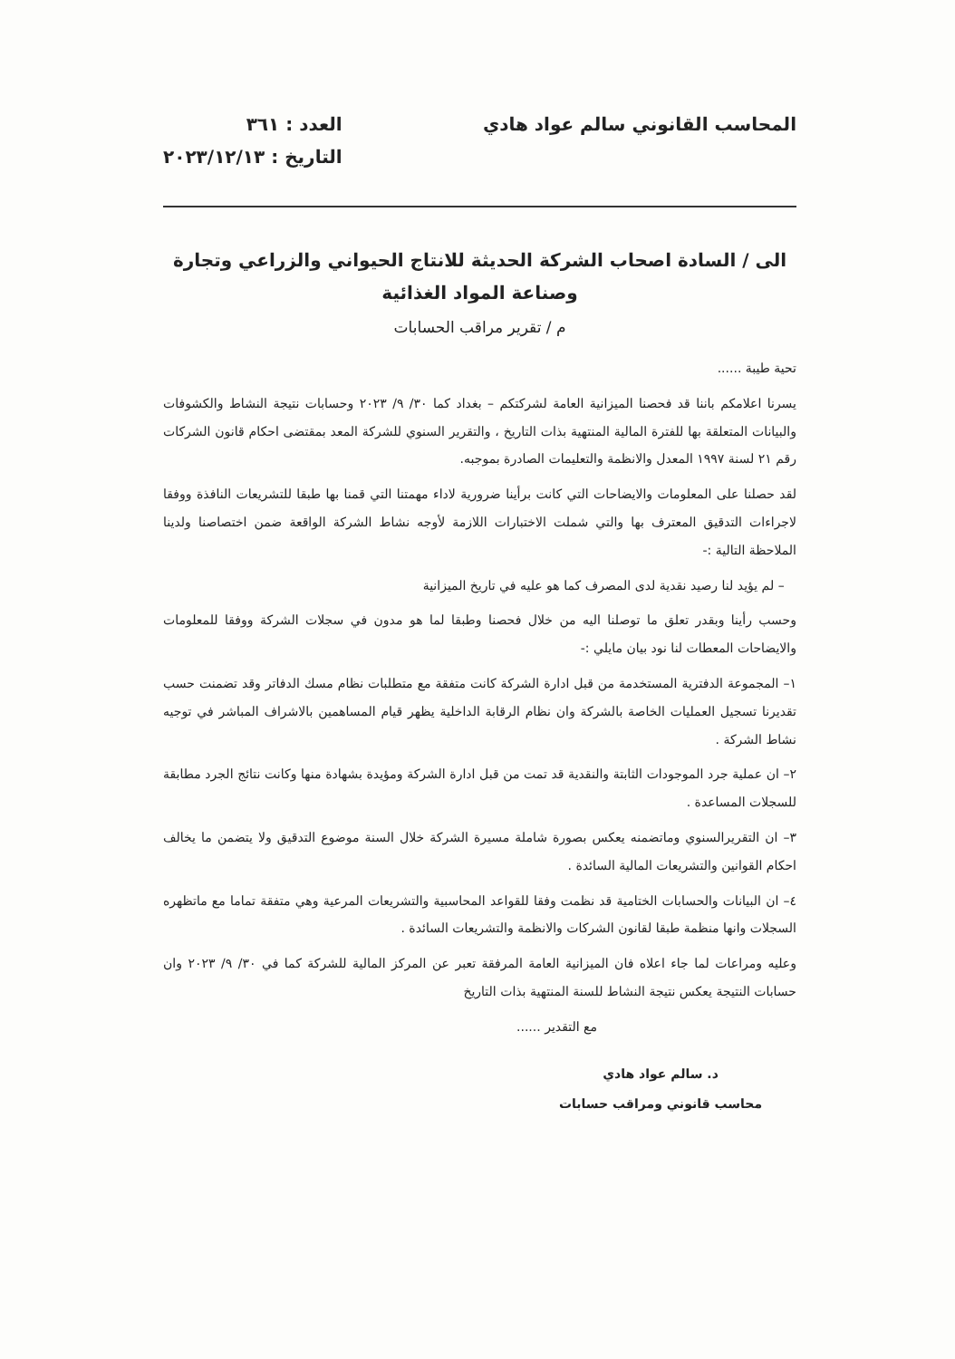المحاسب القانوني سالم عواد هادي
العدد : ٣٦١
التاريخ : ٢٠٢٣/١٢/١٣
الى / السادة اصحاب الشركة الحديثة للانتاج الحيواني والزراعي وتجارة وصناعة المواد الغذائية
م / تقرير مراقب الحسابات
تحية طيبة ......
يسرنا اعلامكم باننا قد فحصنا الميزانية العامة لشركتكم – بغداد كما ٣٠/ ٩/ ٢٠٢٣ وحسابات نتيجة النشاط والكشوفات والبيانات المتعلقة بها للفترة المالية المنتهية بذات التاريخ ، والتقرير السنوي للشركة المعد بمقتضى احكام قانون الشركات رقم ٢١ لسنة ١٩٩٧ المعدل والانظمة والتعليمات الصادرة بموجبه.
لقد حصلنا على المعلومات والايضاحات التي كانت برأينا ضرورية لاداء مهمتنا التي قمنا بها طبقا للتشريعات النافذة ووفقا لاجراءات التدقيق المعترف بها والتي شملت الاختبارات اللازمة لأوجه نشاط الشركة الواقعة ضمن اختصاصنا ولدينا الملاحظة التالية :-
– لم يؤيد لنا رصيد نقدية لدى المصرف كما هو عليه في تاريخ الميزانية
وحسب رأينا وبقدر تعلق ما توصلنا اليه من خلال فحصنا وطبقا لما هو مدون في سجلات الشركة ووفقا للمعلومات والايضاحات المعطات لنا نود بيان مايلي :-
١– المجموعة الدفترية المستخدمة من قبل ادارة الشركة كانت متفقة مع متطلبات نظام مسك الدفاتر وقد تضمنت حسب تقديرنا تسجيل العمليات الخاصة بالشركة وان نظام الرقابة الداخلية يظهر قيام المساهمين بالاشراف المباشر في توجيه نشاط الشركة .
٢– ان عملية جرد الموجودات الثابتة والنقدية قد تمت من قبل ادارة الشركة ومؤيدة بشهادة منها وكانت نتائج الجرد مطابقة للسجلات المساعدة .
٣– ان التقريرالسنوي وماتضمنه يعكس بصورة شاملة مسيرة الشركة خلال السنة موضوع التدقيق ولا يتضمن ما يخالف احكام القوانين والتشريعات المالية السائدة .
٤– ان البيانات والحسابات الختامية قد نظمت وفقا للقواعد المحاسبية والتشريعات المرعية وهي متفقة تماما مع ماتظهره السجلات وانها منظمة طبقا لقانون الشركات والانظمة والتشريعات السائدة .
وعليه ومراعات لما جاء اعلاه فان الميزانية العامة المرفقة تعبر عن المركز المالية للشركة كما في ٣٠/ ٩/ ٢٠٢٣ وان حسابات النتيجة يعكس نتيجة النشاط للسنة المنتهية بذات التاريخ
مع التقدير ......
د. سالم عواد هادي
محاسب قانوني ومراقب حسابات